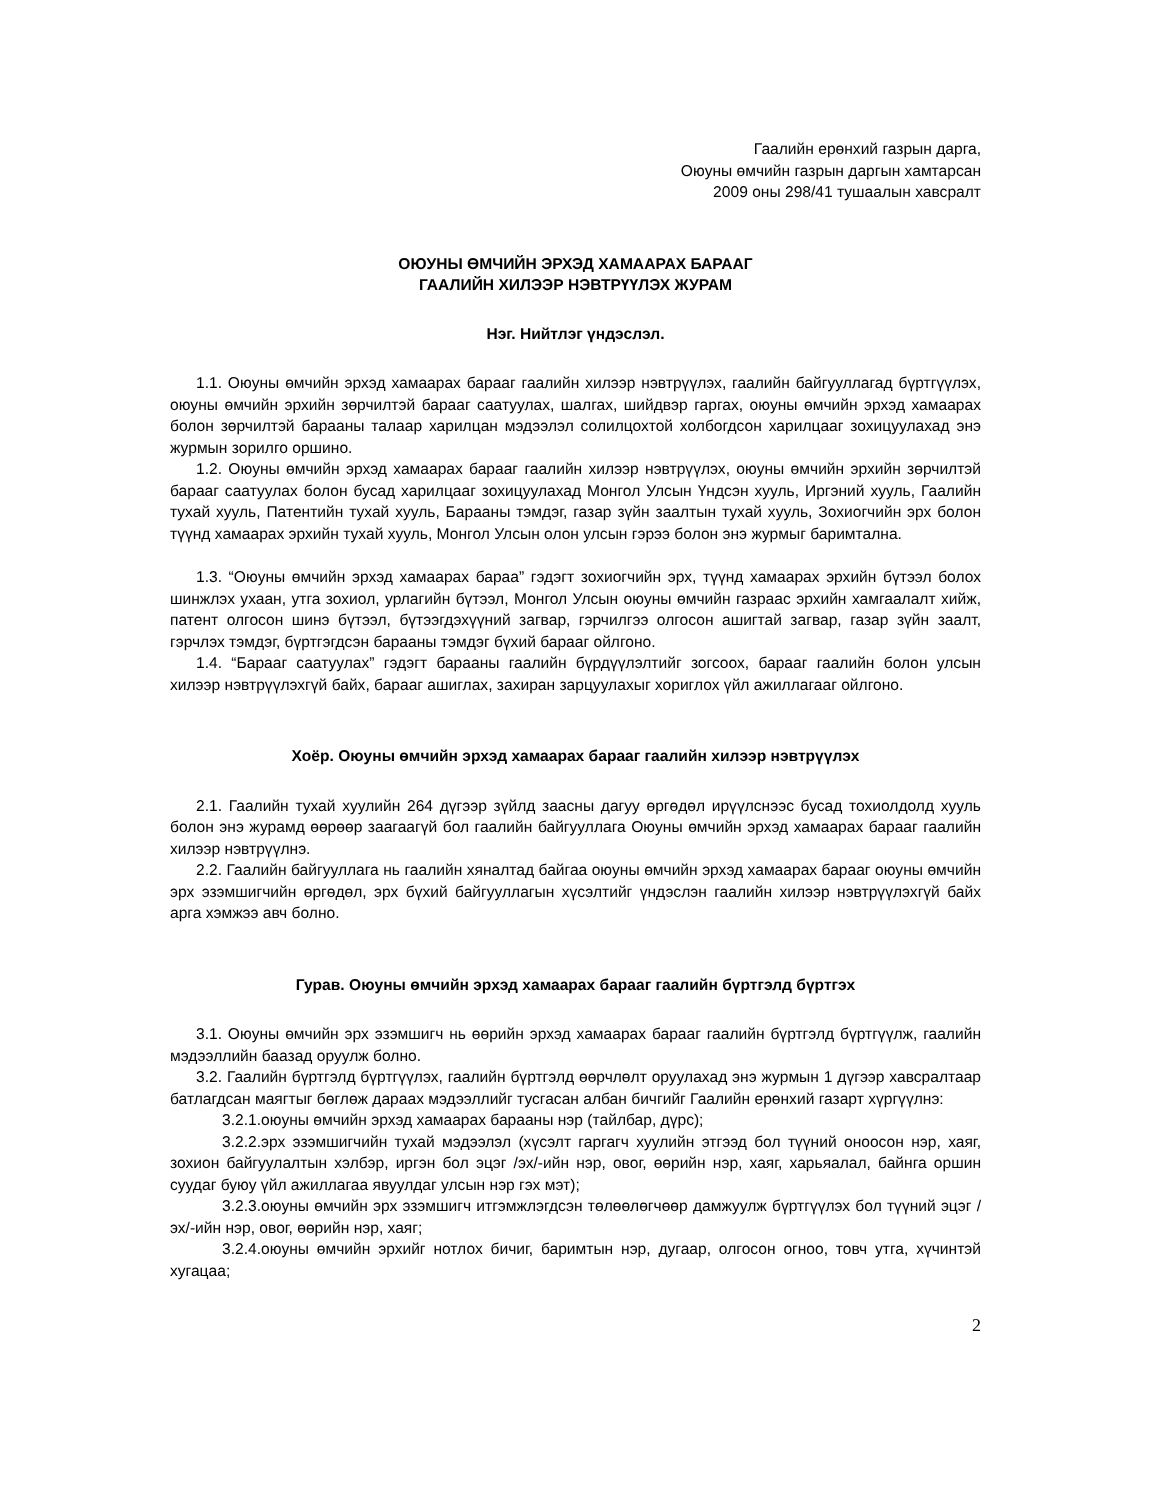Гаалийн ерөнхий газрын дарга,
Оюуны өмчийн газрын даргын хамтарсан
2009 оны 298/41 тушаалын хавсралт
ОЮУНЫ ӨМЧИЙН ЭРХЭД ХАМААРАХ БАРААГ
ГААЛИЙН ХИЛЭЭР НЭВТРҮҮЛЭХ ЖУРАМ
Нэг. Нийтлэг үндэслэл.
1.1. Оюуны өмчийн эрхэд хамаарах барааг гаалийн хилээр нэвтрүүлэх, гаалийн байгууллагад бүртгүүлэх, оюуны өмчийн эрхийн зөрчилтэй барааг саатуулах, шалгах, шийдвэр гаргах, оюуны өмчийн эрхэд хамаарах болон зөрчилтэй барааны талаар харилцан мэдээлэл солилцохтой холбогдсон харилцааг зохицуулахад энэ журмын зорилго оршино.
1.2. Оюуны өмчийн эрхэд хамаарах барааг гаалийн хилээр нэвтрүүлэх, оюуны өмчийн эрхийн зөрчилтэй барааг саатуулах болон бусад харилцааг зохицуулахад Монгол Улсын Үндсэн хууль, Иргэний хууль, Гаалийн тухай хууль, Патентийн тухай хууль, Барааны тэмдэг, газар зүйн заалтын тухай хууль, Зохиогчийн эрх болон түүнд хамаарах эрхийн тухай хууль, Монгол Улсын олон улсын гэрээ болон энэ журмыг баримтална.
1.3. “Оюуны өмчийн эрхэд хамаарах бараа” гэдэгт зохиогчийн эрх, түүнд хамаарах эрхийн бүтээл болох шинжлэх ухаан, утга зохиол, урлагийн бүтээл, Монгол Улсын оюуны өмчийн газраас эрхийн хамгаалалт хийж, патент олгосон шинэ бүтээл, бүтээгдэхүүний загвар, гэрчилгээ олгосон ашигтай загвар, газар зүйн заалт, гэрчлэх тэмдэг, бүртгэгдсэн барааны тэмдэг бүхий барааг ойлгоно.
1.4. “Барааг саатуулах” гэдэгт барааны гаалийн бүрдүүлэлтийг зогсоох, барааг гаалийн болон улсын хилээр нэвтрүүлэхгүй байх, барааг ашиглах, захиран зарцуулахыг хориглох үйл ажиллагааг ойлгоно.
Хоёр. Оюуны өмчийн эрхэд хамаарах барааг гаалийн хилээр нэвтрүүлэх
2.1. Гаалийн тухай хуулийн 264 дүгээр зүйлд заасны дагуу өргөдөл ирүүлснээс бусад тохиолдолд хууль болон энэ журамд өөрөөр заагаагүй бол гаалийн байгууллага Оюуны өмчийн эрхэд хамаарах барааг гаалийн хилээр нэвтрүүлнэ.
2.2. Гаалийн байгууллага нь гаалийн хяналтад байгаа оюуны өмчийн эрхэд хамаарах барааг оюуны өмчийн эрх эзэмшигчийн өргөдөл, эрх бүхий байгууллагын хүсэлтийг үндэслэн гаалийн хилээр нэвтрүүлэхгүй байх арга хэмжээ авч болно.
Гурав. Оюуны өмчийн эрхэд хамаарах барааг гаалийн бүртгэлд бүртгэх
3.1. Оюуны өмчийн эрх эзэмшигч нь өөрийн эрхэд хамаарах барааг гаалийн бүртгэлд бүртгүүлж, гаалийн мэдээллийн баазад оруулж болно.
3.2. Гаалийн бүртгэлд бүртгүүлэх, гаалийн бүртгэлд өөрчлөлт оруулахад энэ журмын 1 дүгээр хавсралтаар батлагдсан маягтыг бөглөж дараах мэдээллийг тусгасан албан бичгийг Гаалийн ерөнхий газарт хүргүүлнэ:
3.2.1.оюуны өмчийн эрхэд хамаарах барааны нэр (тайлбар, дүрс);
3.2.2.эрх эзэмшигчийн тухай мэдээлэл (хүсэлт гаргагч хуулийн этгээд бол түүний оноосон нэр, хаяг, зохион байгуулалтын хэлбэр, иргэн бол эцэг /эх/-ийн нэр, овог, өөрийн нэр, хаяг, харьяалал, байнга оршин суудаг буюу үйл ажиллагаа явуулдаг улсын нэр гэх мэт);
3.2.3.оюуны өмчийн эрх эзэмшигч итгэмжлэгдсэн төлөөлөгчөөр дамжуулж бүртгүүлэх бол түүний эцэг /эх/-ийн нэр, овог, өөрийн нэр, хаяг;
3.2.4.оюуны өмчийн эрхийг нотлох бичиг, баримтын нэр, дугаар, олгосон огноо, товч утга, хүчинтэй хугацаа;
2